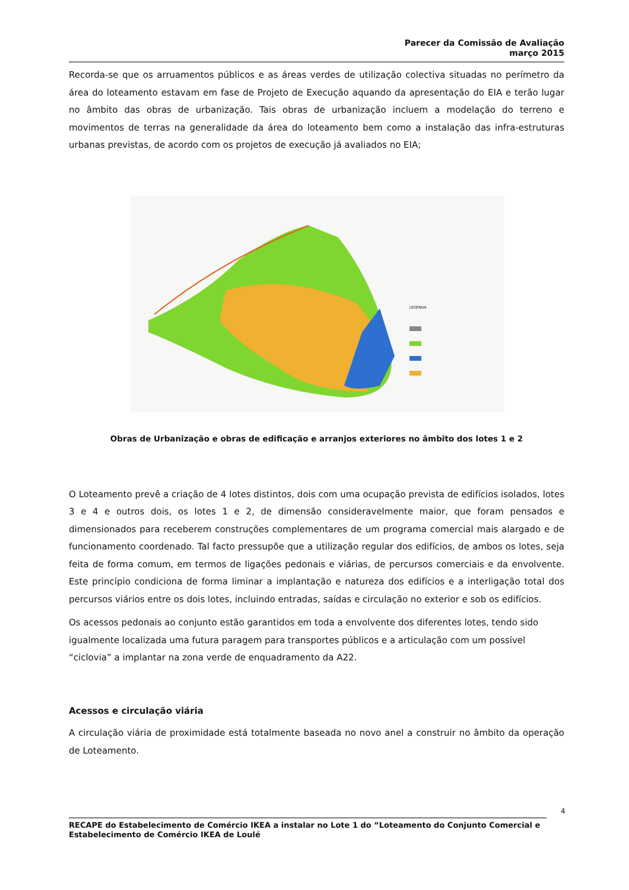Parecer da Comissão de Avaliação
março 2015
Recorda-se que os arruamentos públicos e as áreas verdes de utilização colectiva situadas no perímetro da área do loteamento estavam em fase de Projeto de Execução aquando da apresentação do EIA e terão lugar no âmbito das obras de urbanização. Tais obras de urbanização incluem a modelação do terreno e movimentos de terras na generalidade da área do loteamento bem como a instalação das infra-estruturas urbanas previstas, de acordo com os projetos de execução já avaliados no EIA;
LEGENDA
Obras de Urbanização e obras de edificação e arranjos exteriores no âmbito dos lotes 1 e 2
O Loteamento prevê a criação de 4 lotes distintos, dois com uma ocupação prevista de edifícios isolados, lotes 3 e 4 e outros dois, os lotes 1 e 2, de dimensão consideravelmente maior, que foram pensados e dimensionados para receberem construções complementares de um programa comercial mais alargado e de funcionamento coordenado. Tal facto pressupõe que a utilização regular dos edifícios, de ambos os lotes, seja feita de forma comum, em termos de ligações pedonais e viárias, de percursos comerciais e da envolvente. Este princípio condiciona de forma liminar a implantação e natureza dos edifícios e a interligação total dos percursos viários entre os dois lotes, incluindo entradas, saídas e circulação no exterior e sob os edifícios.
Os acessos pedonais ao conjunto estão garantidos em toda a envolvente dos diferentes lotes, tendo sido igualmente localizada uma futura paragem para transportes públicos e a articulação com um possível “ciclovia” a implantar na zona verde de enquadramento da A22.
Acessos e circulação viária
A circulação viária de proximidade está totalmente baseada no novo anel a construir no âmbito da operação de Loteamento.
4
RECAPE do Estabelecimento de Comércio IKEA a instalar no Lote 1 do “Loteamento do Conjunto Comercial e Estabelecimento de Comércio IKEA de Loulé